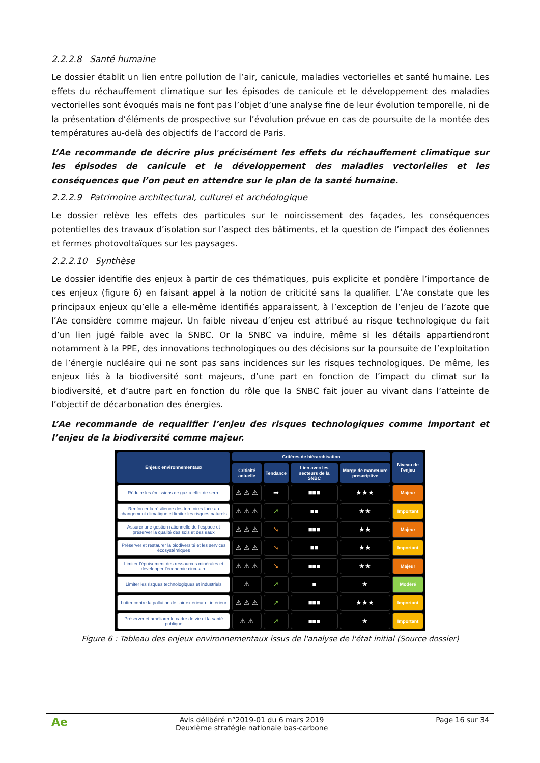2.2.2.8 Santé humaine
Le dossier établit un lien entre pollution de l’air, canicule, maladies vectorielles et santé humaine. Les effets du réchauffement climatique sur les épisodes de canicule et le développement des maladies vectorielles sont évoqués mais ne font pas l’objet d’une analyse fine de leur évolution temporelle, ni de la présentation d’éléments de prospective sur l’évolution prévue en cas de poursuite de la montée des températures au-delà des objectifs de l’accord de Paris.
L’Ae recommande de décrire plus précisément les effets du réchauffement climatique sur les épisodes de canicule et le développement des maladies vectorielles et les conséquences que l’on peut en attendre sur le plan de la santé humaine.
2.2.2.9 Patrimoine architectural, culturel et archéologique
Le dossier relève les effets des particules sur le noircissement des façades, les conséquences potentielles des travaux d’isolation sur l’aspect des bâtiments, et la question de l’impact des éoliennes et fermes photovoltaïques sur les paysages.
2.2.2.10 Synthèse
Le dossier identifie des enjeux à partir de ces thématiques, puis explicite et pondère l’importance de ces enjeux (figure 6) en faisant appel à la notion de criticité sans la qualifier. L’Ae constate que les principaux enjeux qu’elle a elle-même identifiés apparaissent, à l’exception de l’enjeu de l’azote que l’Ae considère comme majeur. Un faible niveau d’enjeu est attribué au risque technologique du fait d’un lien jugé faible avec la SNBC. Or la SNBC va induire, même si les détails appartiendront notamment à la PPE, des innovations technologiques ou des décisions sur la poursuite de l’exploitation de l’énergie nucléaire qui ne sont pas sans incidences sur les risques technologiques. De même, les enjeux liés à la biodiversité sont majeurs, d’une part en fonction de l’impact du climat sur la biodiversité, et d’autre part en fonction du rôle que la SNBC fait jouer au vivant dans l’atteinte de l’objectif de décarbonation des énergies.
L’Ae recommande de requalifier l’enjeu des risques technologiques comme important et l’enjeu de la biodiversité comme majeur.
| Enjeux environnementaux | Critères de hiérarchisation | | | | Niveau de l'enjeu |
| --- | --- | --- | --- | --- | --- |
| | Criticité actuelle | Tendance | Lien avec les secteurs de la SNBC | Marge de manœuvre prescriptive | |
| Réduire les émissions de gaz à effet de serre | ⚠ ⚠ ⚠ | ➡ | ■■■ | ★★★ | Majeur |
| Renforcer la résilience des territoires face au changement climatique et limiter les risques naturels | ⚠ ⚠ ⚠ | ➚ | ■■ | ★★ | Important |
| Assurer une gestion rationnelle de l’espace et préserver la qualité des sols et des eaux | ⚠ ⚠ ⚠ | ➘ | ■■■ | ★★ | Majeur |
| Préserver et restaurer la biodiversité et les services écosystémiques | ⚠ ⚠ ⚠ | ➘ | ■■ | ★★ | Important |
| Limiter l’épuisement des ressources minérales et développer l’économie circulaire | ⚠ ⚠ ⚠ | ➘ | ■■■ | ★★ | Majeur |
| Limiter les risques technologiques et industriels | ⚠ | ➚ | ■ | ★ | Modéré |
| Lutter contre la pollution de l’air extérieur et intérieur | ⚠ ⚠ ⚠ | ➚ | ■■■ | ★★★ | Important |
| Préserver et améliorer le cadre de vie et la santé publique | ⚠ ⚠ | ➚ | ■■■ | ★ | Important |
Figure 6 : Tableau des enjeux environnementaux issus de l'analyse de l'état initial (Source dossier)
Ae Avis délibéré n°2019-01 du 6 mars 2019
Deuxième stratégie nationale bas-carbone Page 16 sur 34